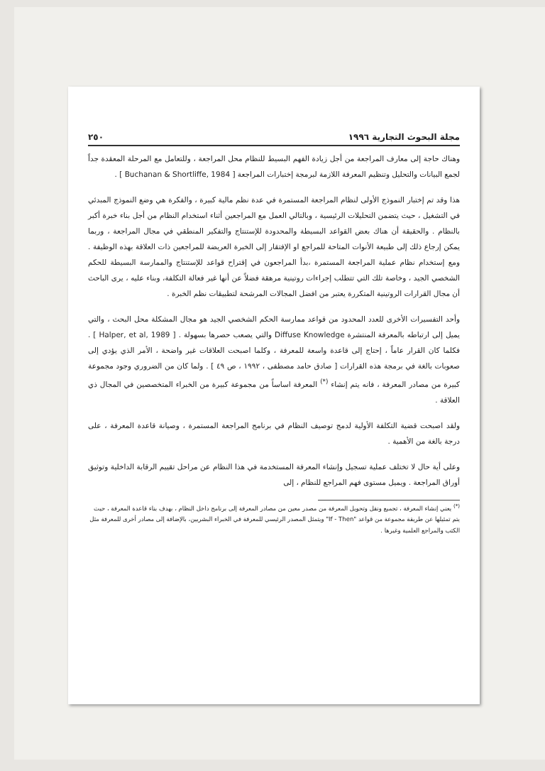مجلة البحوث التجارية ١٩٩٦ ٢٥٠
وهناك حاجة إلى معارف المراجعة من أجل زيادة الفهم البسيط للنظام محل المراجعة ، وللتعامل مع المرحلة المعقدة جداً لجمع البيانات والتحليل وتنظيم المعرفة اللازمة لبرمجة إختبارات المراجعة [ Buchanan & Shortliffe, 1984 ] .
هذا وقد تم إختبار النموذج الأولى لنظام المراجعة المستمرة في عدة نظم مالية كبيرة ، والفكرة هي وضع النموذج المبدئي في التشغيل ، حيث يتضمن التحليلات الرئيسية ، وبالتالي العمل مع المراجعين أثناء استخدام النظام من أجل بناء خبرة أكبر بالنظام . والحقيقة أن هناك بعض القواعد البسيطة والمحدودة للإستنتاج والتفكير المنطقي في مجال المراجعة ، وربما يمكن إرجاع ذلك إلى طبيعة الأنوات المتاحة للمراجع او الإفتقار إلى الخبرة العريضة للمراجعين ذات العلاقة بهذه الوظيفة . ومع إستخدام نظام عملية المراجعة المستمرة ،بدأ المراجعون في إقتراح قواعد للإستنتاج والممارسة البسيطة للحكم الشخصي الجيد ، وخاصة تلك التي تتطلب إجراءات روتينية مرهقة فضلاً عن أنها غير فعالة التكلفة، وبناء عليه ، يرى الباحث أن مجال القرارات الروتينية المتكررة يعتبر من افضل المجالات المرشحة لتطبيقات نظم الخبرة .
وأحد التفسيرات الأخرى للعدد المحدود من قواعد ممارسة الحكم الشخصي الجيد هو مجال المشكلة محل البحث ، والتي يميل إلى ارتباطه بالمعرفة المنتشرة Diffuse Knowledge والتي يصعب حصرها بسهولة . [ Halper, et al, 1989 ] . فكلما كان القرار عاماً ، إحتاج إلى قاعدة واسعة للمعرفة ، وكلما اصبحت العلاقات غير واضحة ، الأمر الذي يؤدي إلى صعوبات بالغة في برمجة هذه القرارات [ صادق حامد مصطفى ، ١٩٩٢ ، ص ٤٩ ] . ولما كان من الضروري وجود مجموعة كبيرة من مصادر المعرفة ، فانه يتم إنشاء <sup>(*)</sup> المعرفة اساساً من مجموعة كبيرة من الخبراء المتخصصين في المجال ذي العلاقة .
ولقد اصبحت قضية التكلفة الأولية لدمج توصيف النظام في برنامج المراجعة المستمرة ، وصيانة قاعدة المعرفة ، على درجة بالغة من الأهمية .
وعلى أية حال لا تختلف عملية تسجيل وإنشاء المعرفة المستخدمة في هذا النظام عن مراحل تقييم الرقابة الداخلية وتوثيق أوراق المراجعة . ويميل مستوى فهم المراجع للنظام ، إلى
<sup>(*)</sup> يعني إنشاء المعرفة ، تجميع ونقل وتحويل المعرفة من مصدر معين من مصادر المعرفة إلى برنامج داخل النظام ، بهدف بناء قاعدة المعرفة ، حيث يتم تمثيلها عن طريقة مجموعة من قواعد "If - Then" ويتمثل المصدر الرئيسي للمعرفة في الخبراء البشريين، بالإضافة إلى مصادر أخرى للمعرفة مثل الكتب والمراجع العلمية وغيرها .